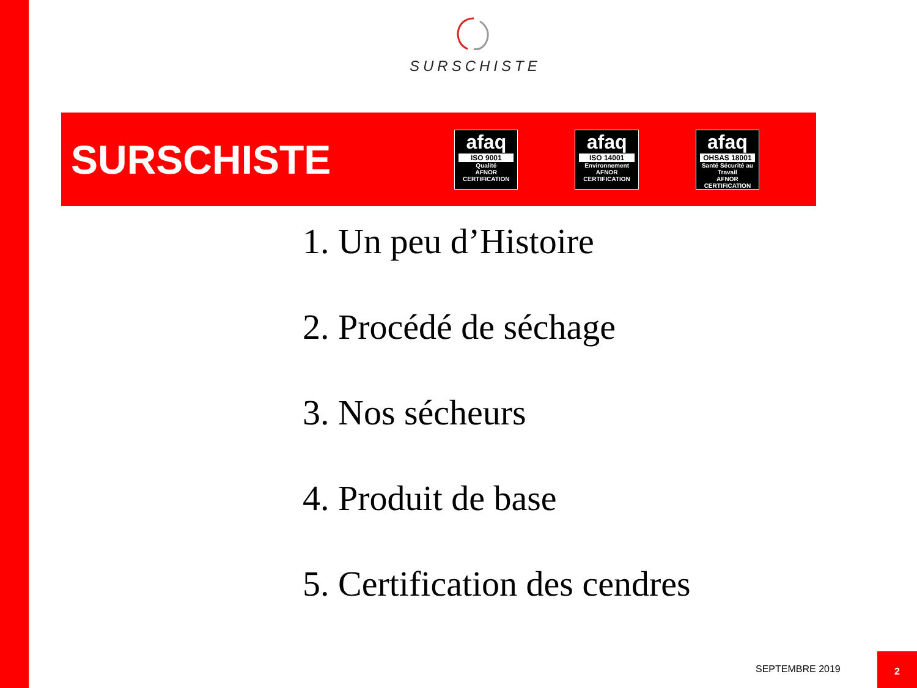SURSCHISTE
SURSCHISTE
afaq
ISO 9001
Qualité
AFNOR CERTIFICATION
afaq
ISO 14001
Environnement
AFNOR CERTIFICATION
afaq
OHSAS 18001
Santé Sécurité au Travail
AFNOR CERTIFICATION
1. Un peu d’Histoire
2. Procédé de séchage
3. Nos sécheurs
4. Produit de base
5. Certification des cendres
SEPTEMBRE 2019
2